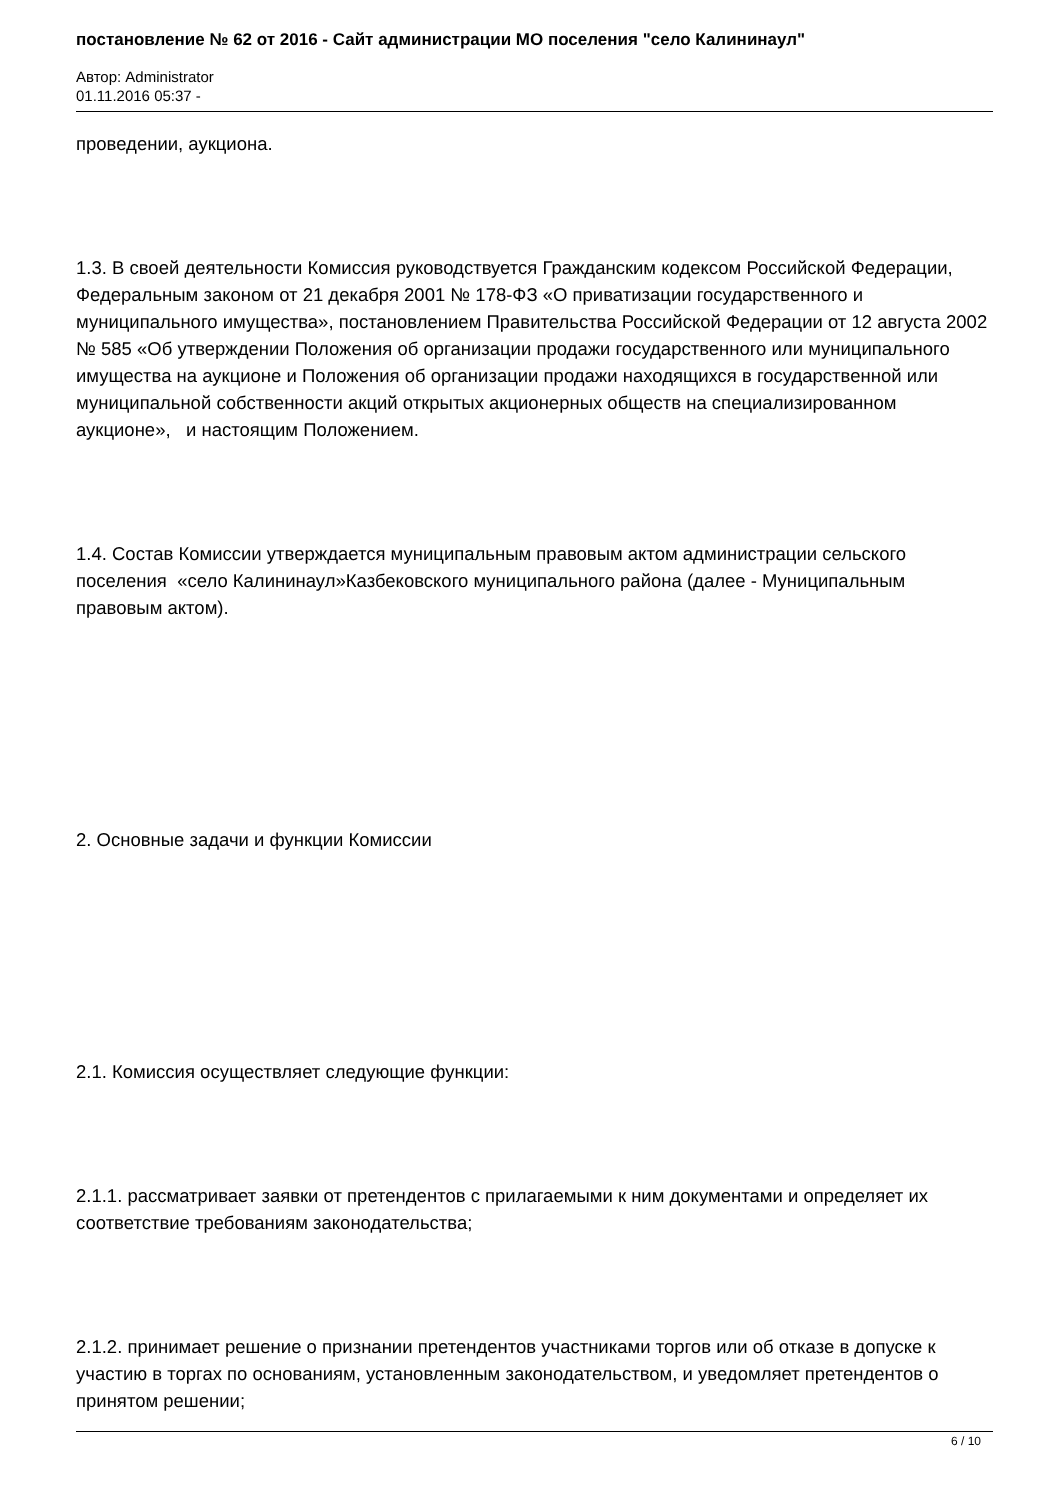постановление № 62 от 2016 - Сайт администрации МО поселения "село Калининаул"
Автор: Administrator
01.11.2016 05:37 -
проведении, аукциона.
1.3. В своей деятельности Комиссия руководствуется Гражданским кодексом Российской Федерации, Федеральным законом от 21 декабря 2001 № 178-ФЗ «О приватизации государственного и муниципального имущества», постановлением Правительства Российской Федерации от 12 августа 2002 № 585 «Об утверждении Положения об организации продажи государственного или муниципального имущества на аукционе и Положения об организации продажи находящихся в государственной или муниципальной собственности акций открытых акционерных обществ на специализированном аукционе», и настоящим Положением.
1.4. Состав Комиссии утверждается муниципальным правовым актом администрации сельского поселения «село Калининаул»Казбековского муниципального района (далее - Муниципальным правовым актом).
2. Основные задачи и функции Комиссии
2.1. Комиссия осуществляет следующие функции:
2.1.1. рассматривает заявки от претендентов с прилагаемыми к ним документами и определяет их соответствие требованиям законодательства;
2.1.2. принимает решение о признании претендентов участниками торгов или об отказе в допуске к участию в торгах по основаниям, установленным законодательством, и уведомляет претендентов о принятом решении;
6 / 10